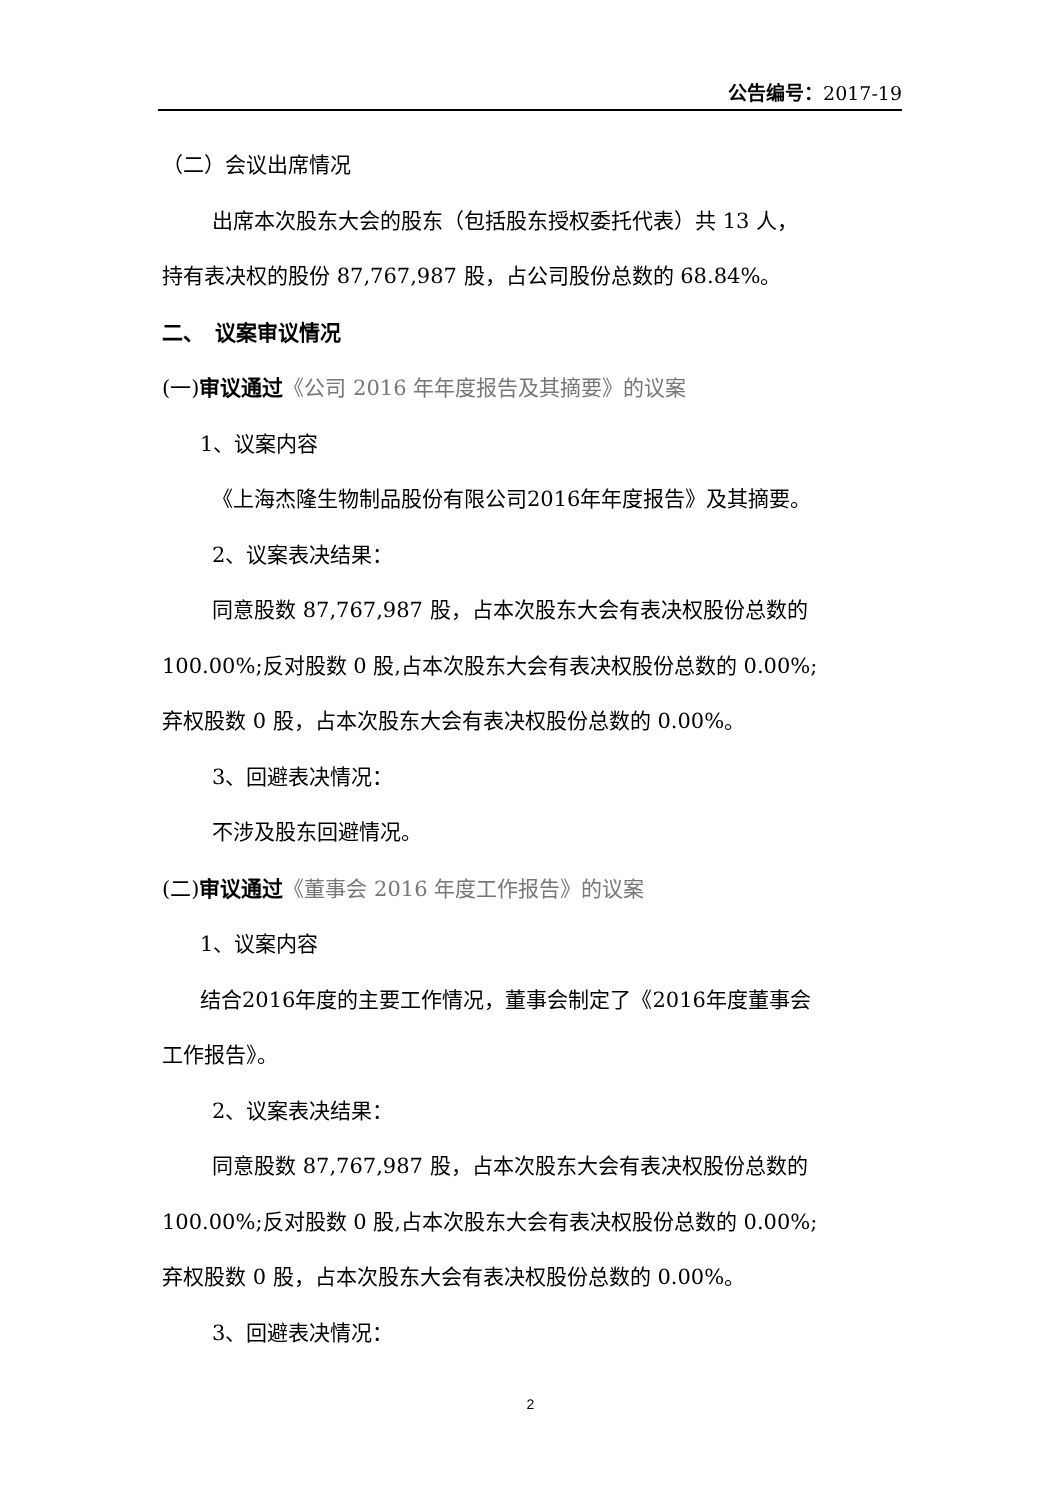公告编号：2017-19
（二）会议出席情况
出席本次股东大会的股东（包括股东授权委托代表）共 13 人，
持有表决权的股份 87,767,987 股，占公司股份总数的 68.84%。
二、　议案审议情况
(一)审议通过《公司 2016 年年度报告及其摘要》的议案
1、议案内容
《上海杰隆生物制品股份有限公司2016年年度报告》及其摘要。
2、议案表决结果：
同意股数 87,767,987 股，占本次股东大会有表决权股份总数的
100.00%;反对股数 0 股,占本次股东大会有表决权股份总数的 0.00%;
弃权股数 0 股，占本次股东大会有表决权股份总数的 0.00%。
3、回避表决情况：
不涉及股东回避情况。
(二)审议通过《董事会 2016 年度工作报告》的议案
1、议案内容
结合2016年度的主要工作情况，董事会制定了《2016年度董事会
工作报告》。
2、议案表决结果：
同意股数 87,767,987 股，占本次股东大会有表决权股份总数的
100.00%;反对股数 0 股,占本次股东大会有表决权股份总数的 0.00%;
弃权股数 0 股，占本次股东大会有表决权股份总数的 0.00%。
3、回避表决情况：
2